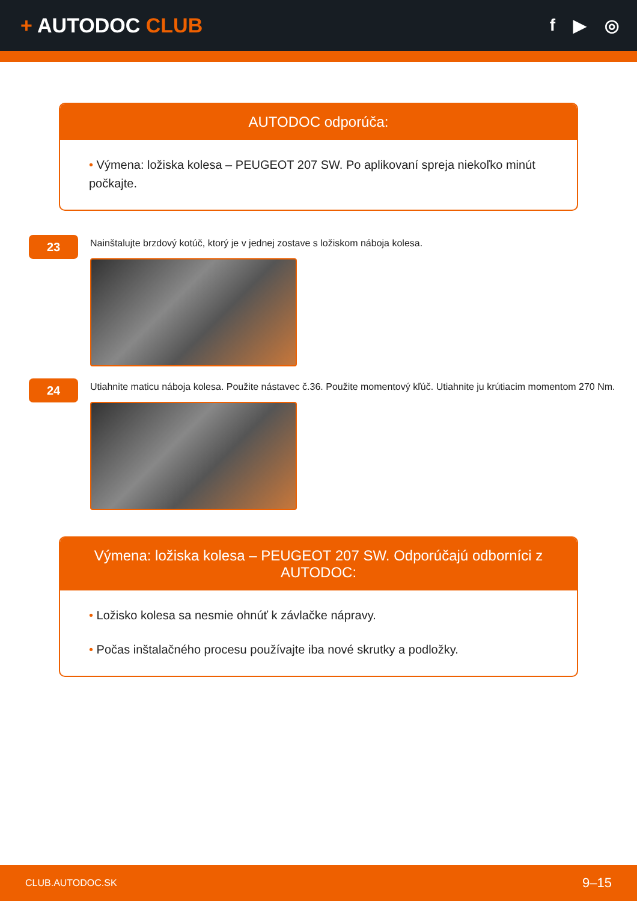+ AUTODOC CLUB
f ▶ ◎
AUTODOC odporúča:
• Výmena: ložiska kolesa – PEUGEOT 207 SW. Po aplikovaní spreja niekoľko minút počkajte.
23
Nainštalujte brzdový kotúč, ktorý je v jednej zostave s ložiskom náboja kolesa.
24
Utiahnite maticu náboja kolesa. Použite nástavec č.36. Použite momentový kľúč. Utiahnite ju krútiacim momentom 270 Nm.
Výmena: ložiska kolesa – PEUGEOT 207 SW. Odporúčajú odborníci z AUTODOC:
• Ložisko kolesa sa nesmie ohnúť k závlačke nápravy.
• Počas inštalačného procesu používajte iba nové skrutky a podložky.
CLUB.AUTODOC.SK 9–15